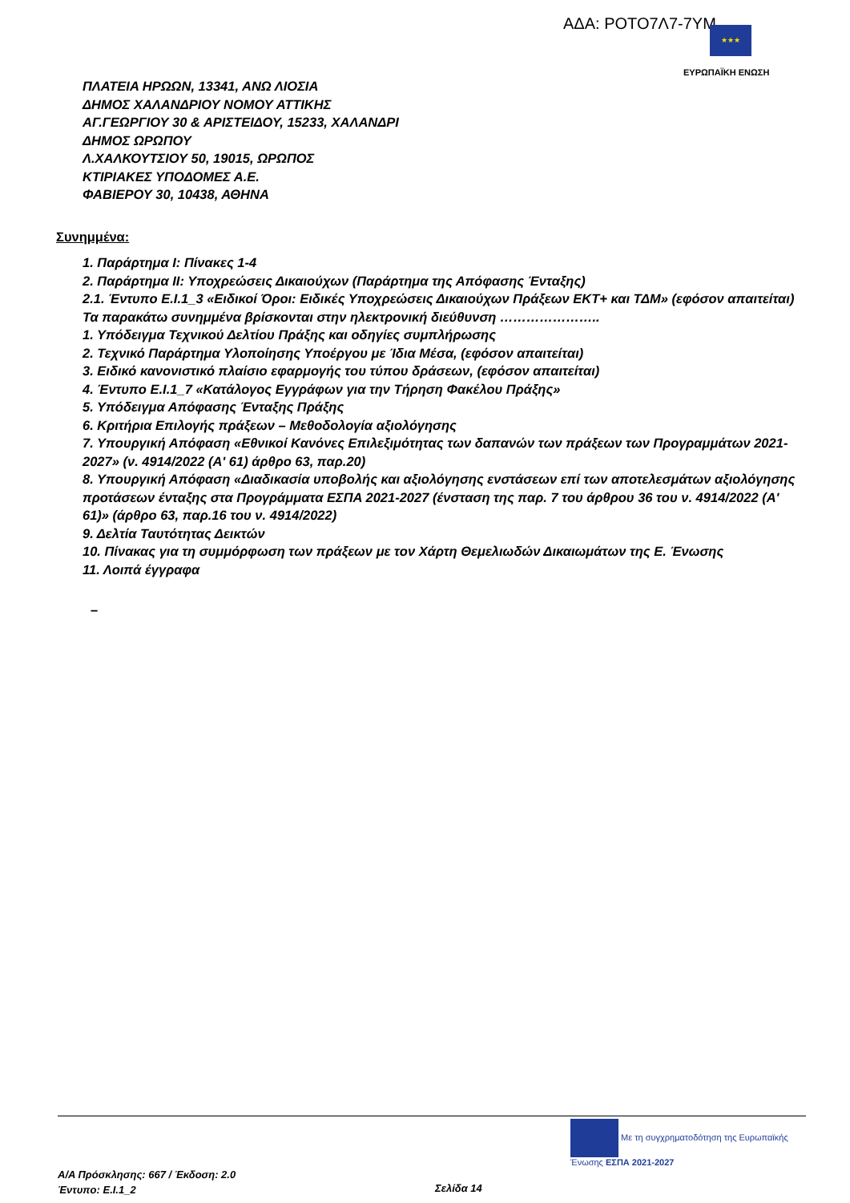ΑΔΑ: ΡΟΤΟ7Λ7-7ΥΜ ★★★
ΕΥΡΩΠΑΪΚΗ ΕΝΩΣΗ
ΠΛΑΤΕΙΑ ΗΡΩΩΝ, 13341, ΑΝΩ ΛΙΟΣΙΑ
ΔΗΜΟΣ ΧΑΛΑΝΔΡΙΟΥ ΝΟΜΟΥ ΑΤΤΙΚΗΣ
ΑΓ.ΓΕΩΡΓΙΟΥ 30 & ΑΡΙΣΤΕΙΔΟΥ, 15233, ΧΑΛΑΝΔΡΙ
ΔΗΜΟΣ ΩΡΩΠΟΥ
Λ.ΧΑΛΚΟΥΤΣΙΟΥ 50, 19015, ΩΡΩΠΟΣ
ΚΤΙΡΙΑΚΕΣ ΥΠΟΔΟΜΕΣ Α.Ε.
ΦΑΒΙΕΡΟΥ 30, 10438, ΑΘΗΝΑ
Συνημμένα:
1. Παράρτημα Ι: Πίνακες 1-4
2. Παράρτημα ΙΙ: Υποχρεώσεις Δικαιούχων (Παράρτημα της Απόφασης Ένταξης)
2.1. Έντυπο Ε.Ι.1_3 «Ειδικοί Όροι: Ειδικές Υποχρεώσεις Δικαιούχων Πράξεων ΕΚΤ+ και ΤΔΜ» (εφόσον απαιτείται)
Τα παρακάτω συνημμένα βρίσκονται στην ηλεκτρονική διεύθυνση …………………..
1. Υπόδειγμα Τεχνικού Δελτίου Πράξης και οδηγίες συμπλήρωσης
2. Τεχνικό Παράρτημα Υλοποίησης Υποέργου με Ίδια Μέσα, (εφόσον απαιτείται)
3. Ειδικό κανονιστικό πλαίσιο εφαρμογής του τύπου δράσεων, (εφόσον απαιτείται)
4. Έντυπο Ε.Ι.1_7 «Κατάλογος Εγγράφων για την Τήρηση Φακέλου Πράξης»
5. Υπόδειγμα Απόφασης Ένταξης Πράξης
6. Κριτήρια Επιλογής πράξεων – Μεθοδολογία αξιολόγησης
7. Υπουργική Απόφαση «Εθνικοί Κανόνες Επιλεξιμότητας των δαπανών των πράξεων των Προγραμμάτων 2021-2027» (ν. 4914/2022 (Α' 61) άρθρο 63, παρ.20)
8. Υπουργική Απόφαση «Διαδικασία υποβολής και αξιολόγησης ενστάσεων επί των αποτελεσμάτων αξιολόγησης προτάσεων ένταξης στα Προγράμματα ΕΣΠΑ 2021-2027 (ένσταση της παρ. 7 του άρθρου 36 του ν. 4914/2022 (Α' 61)» (άρθρο 63, παρ.16 του ν. 4914/2022)
9. Δελτία Ταυτότητας Δεικτών
10. Πίνακας για τη συμμόρφωση των πράξεων με τον Χάρτη Θεμελιωδών Δικαιωμάτων της Ε. Ένωσης
11. Λοιπά έγγραφα
–
Με τη συγχρηματοδότηση της Ευρωπαϊκής Ένωσης ΕΣΠΑ 2021-2027
Α/Α Πρόσκλησης: 667 / Έκδοση: 2.0
Έντυπο: Ε.Ι.1_2
Σελίδα 14